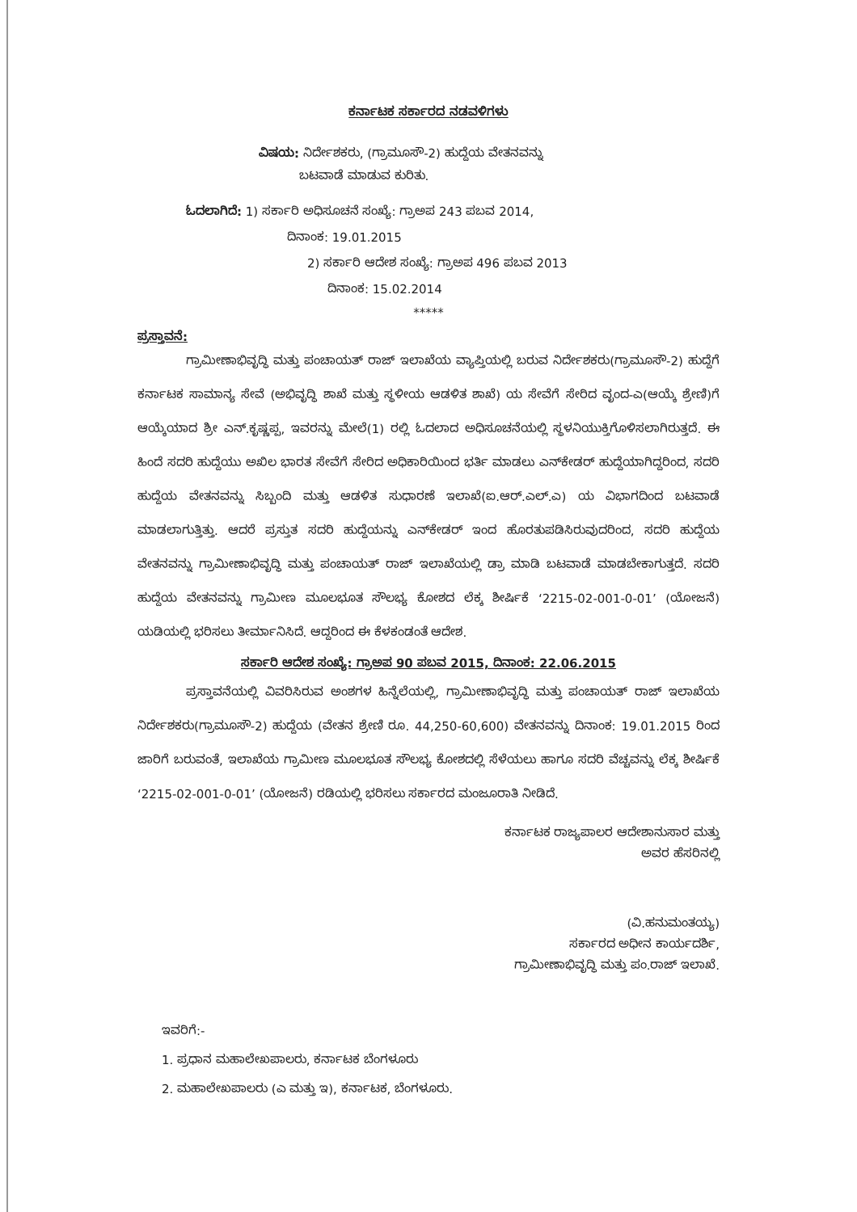ಕರ್ನಾಟಕ ಸರ್ಕಾರದ ನಡವಳಿಗಳು
ವಿಷಯ: ನಿರ್ದೇಶಕರು, (ಗ್ರಾಮೂಸೌ-2) ಹುದ್ದೆಯ ವೇತನವನ್ನು
ಬಟವಾಡೆ ಮಾಡುವ ಕುರಿತು.
ಓದಲಾಗಿದೆ: 1) ಸರ್ಕಾರಿ ಅಧಿಸೂಚನೆ ಸಂಖ್ಯೆ: ಗ್ರಾಅಪ 243 ಪಬವ 2014,
ದಿನಾಂಕ: 19.01.2015
2) ಸರ್ಕಾರಿ ಆದೇಶ ಸಂಖ್ಯೆ: ಗ್ರಾಅಪ 496 ಪಬವ 2013
ದಿನಾಂಕ: 15.02.2014
*****
ಪ್ರಸ್ತಾವನೆ:
ಗ್ರಾಮೀಣಾಭಿವೃದ್ಧಿ ಮತ್ತು ಪಂಚಾಯತ್ ರಾಜ್ ಇಲಾಖೆಯ ವ್ಯಾಪ್ತಿಯಲ್ಲಿ ಬರುವ ನಿರ್ದೇಶಕರು(ಗ್ರಾಮೂಸೌ-2) ಹುದ್ದೆಗೆ ಕರ್ನಾಟಕ ಸಾಮಾನ್ಯ ಸೇವೆ (ಅಭಿವೃದ್ಧಿ ಶಾಖೆ ಮತ್ತು ಸ್ಥಳೀಯ ಆಡಳಿತ ಶಾಖೆ) ಯ ಸೇವೆಗೆ ಸೇರಿದ ವೃಂದ-ಎ(ಆಯ್ಕೆ ಶ್ರೇಣಿ)ಗೆ ಆಯ್ಕೆಯಾದ ಶ್ರೀ ಎನ್.ಕೃಷ್ಣಪ್ಪ, ಇವರನ್ನು ಮೇಲೆ(1) ರಲ್ಲಿ ಓದಲಾದ ಅಧಿಸೂಚನೆಯಲ್ಲಿ ಸ್ಥಳನಿಯುಕ್ತಿಗೊಳಿಸಲಾಗಿರುತ್ತದೆ. ಈ ಹಿಂದೆ ಸದರಿ ಹುದ್ದೆಯು ಅಖಿಲ ಭಾರತ ಸೇವೆಗೆ ಸೇರಿದ ಅಧಿಕಾರಿಯಿಂದ ಭರ್ತಿ ಮಾಡಲು ಎನ್‌ಕೇಡರ್ ಹುದ್ದೆಯಾಗಿದ್ದರಿಂದ, ಸದರಿ ಹುದ್ದೆಯ ವೇತನವನ್ನು ಸಿಬ್ಬಂದಿ ಮತ್ತು ಆಡಳಿತ ಸುಧಾರಣೆ ಇಲಾಖೆ(ಐ.ಆರ್.ಎಲ್.ಎ) ಯ ವಿಭಾಗದಿಂದ ಬಟವಾಡೆ ಮಾಡಲಾಗುತ್ತಿತ್ತು. ಆದರೆ ಪ್ರಸ್ತುತ ಸದರಿ ಹುದ್ದೆಯನ್ನು ಎನ್‌ಕೇಡರ್ ಇಂದ ಹೊರತುಪಡಿಸಿರುವುದರಿಂದ, ಸದರಿ ಹುದ್ದೆಯ ವೇತನವನ್ನು ಗ್ರಾಮೀಣಾಭಿವೃದ್ಧಿ ಮತ್ತು ಪಂಚಾಯತ್ ರಾಜ್ ಇಲಾಖೆಯಲ್ಲಿ ಡ್ರಾ ಮಾಡಿ ಬಟವಾಡೆ ಮಾಡಬೇಕಾಗುತ್ತದೆ. ಸದರಿ ಹುದ್ದೆಯ ವೇತನವನ್ನು ಗ್ರಾಮೀಣ ಮೂಲಭೂತ ಸೌಲಭ್ಯ ಕೋಶದ ಲೆಕ್ಕ ಶೀರ್ಷಿಕೆ ‘2215-02-001-0-01’ (ಯೋಜನೆ) ಯಡಿಯಲ್ಲಿ ಭರಿಸಲು ತೀರ್ಮಾನಿಸಿದೆ. ಆದ್ದರಿಂದ ಈ ಕೆಳಕಂಡಂತೆ ಆದೇಶ.
ಸರ್ಕಾರಿ ಆದೇಶ ಸಂಖ್ಯೆ: ಗ್ರಾಅಪ 90 ಪಬವ 2015, ದಿನಾಂಕ: 22.06.2015
ಪ್ರಸ್ತಾವನೆಯಲ್ಲಿ ವಿವರಿಸಿರುವ ಅಂಶಗಳ ಹಿನ್ನೆಲೆಯಲ್ಲಿ, ಗ್ರಾಮೀಣಾಭಿವೃದ್ಧಿ ಮತ್ತು ಪಂಚಾಯತ್ ರಾಜ್ ಇಲಾಖೆಯ ನಿರ್ದೇಶಕರು(ಗ್ರಾಮೂಸೌ-2) ಹುದ್ದೆಯ (ವೇತನ ಶ್ರೇಣಿ ರೂ. 44,250-60,600) ವೇತನವನ್ನು ದಿನಾಂಕ: 19.01.2015 ರಿಂದ ಜಾರಿಗೆ ಬರುವಂತೆ, ಇಲಾಖೆಯ ಗ್ರಾಮೀಣ ಮೂಲಭೂತ ಸೌಲಭ್ಯ ಕೋಶದಲ್ಲಿ ಸೆಳೆಯಲು ಹಾಗೂ ಸದರಿ ವೆಚ್ಚವನ್ನು ಲೆಕ್ಕ ಶೀರ್ಷಿಕೆ ‘2215-02-001-0-01’ (ಯೋಜನೆ) ರಡಿಯಲ್ಲಿ ಭರಿಸಲು ಸರ್ಕಾರದ ಮಂಜೂರಾತಿ ನೀಡಿದೆ.
ಕರ್ನಾಟಕ ರಾಜ್ಯಪಾಲರ ಆದೇಶಾನುಸಾರ ಮತ್ತು
ಅವರ ಹೆಸರಿನಲ್ಲಿ
(ವಿ.ಹನುಮಂತಯ್ಯ)
ಸರ್ಕಾರದ ಅಧೀನ ಕಾರ್ಯದರ್ಶಿ,
ಗ್ರಾಮೀಣಾಭಿವೃದ್ಧಿ ಮತ್ತು ಪಂ.ರಾಜ್ ಇಲಾಖೆ.
ಇವರಿಗೆ:-
1. ಪ್ರಧಾನ ಮಹಾಲೇಖಪಾಲರು, ಕರ್ನಾಟಕ ಬೆಂಗಳೂರು
2. ಮಹಾಲೇಖಪಾಲರು (ಎ ಮತ್ತು ಇ), ಕರ್ನಾಟಕ, ಬೆಂಗಳೂರು.